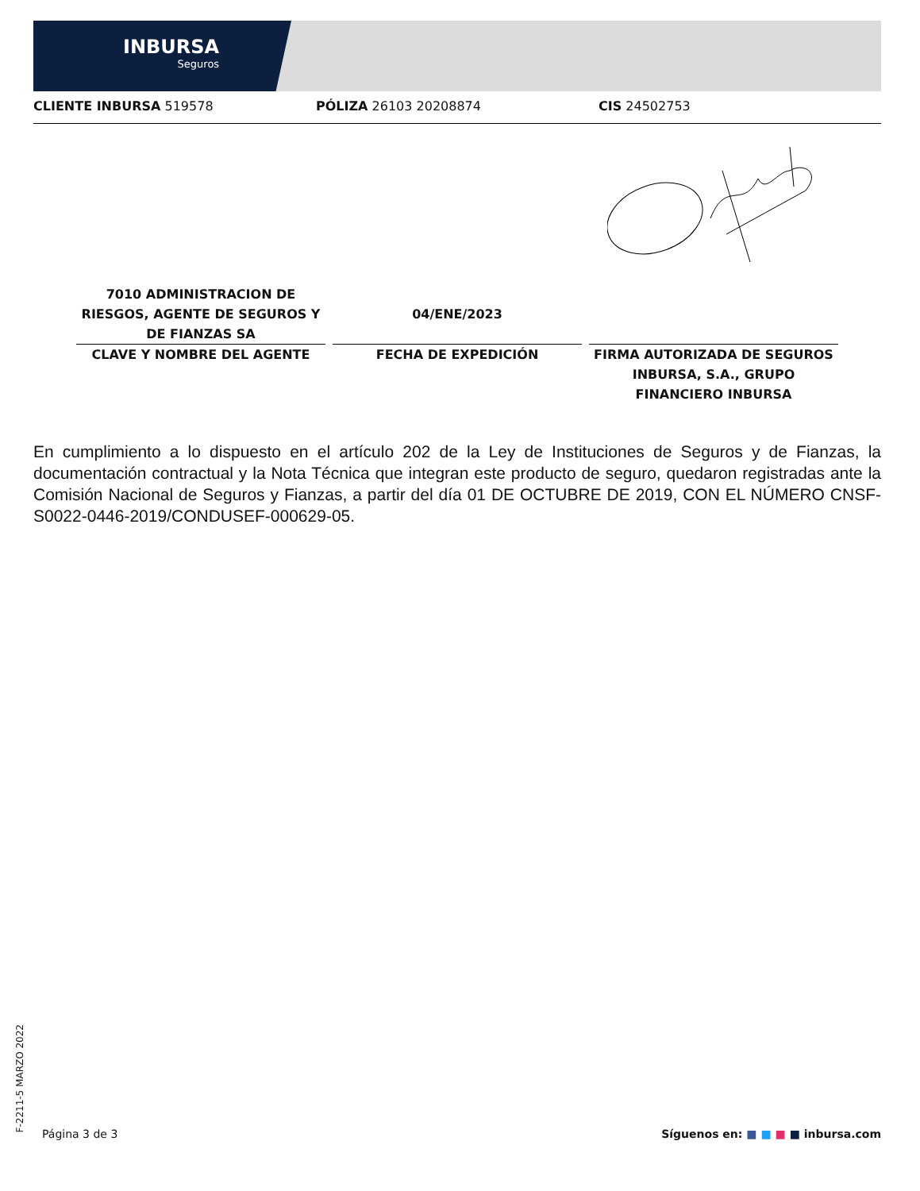INBURSA
Seguros
CLIENTE INBURSA 519578 PÓLIZA 26103 20208874 CIS 24502753
7010 ADMINISTRACION DE RIESGOS, AGENTE DE SEGUROS Y DE FIANZAS SA
CLAVE Y NOMBRE DEL AGENTE
04/ENE/2023
FECHA DE EXPEDICIÓN
FIRMA AUTORIZADA DE SEGUROS INBURSA, S.A., GRUPO FINANCIERO INBURSA
En cumplimiento a lo dispuesto en el artículo 202 de la Ley de Instituciones de Seguros y de Fianzas, la documentación contractual y la Nota Técnica que integran este producto de seguro, quedaron registradas ante la Comisión Nacional de Seguros y Fianzas, a partir del día 01 DE OCTUBRE DE 2019, CON EL NÚMERO CNSF-S0022-0446-2019/CONDUSEF-000629-05.
F-2211-5 MARZO 2022
Página 3 de 3
Síguenos en: ■ ■ ■ ■ inbursa.com